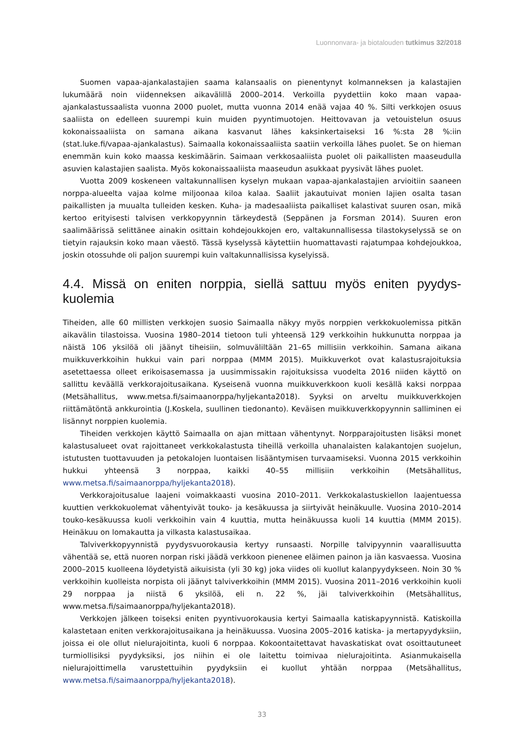Luonnonvara- ja biotalouden tutkimus 32/2018
Suomen vapaa-ajankalastajien saama kalansaalis on pienentynyt kolmanneksen ja kalastajien lukumäärä noin viidenneksen aikavälillä 2000–2014. Verkoilla pyydettiin koko maan vapaa-ajankalastussaalista vuonna 2000 puolet, mutta vuonna 2014 enää vajaa 40 %. Silti verkkojen osuus saaliista on edelleen suurempi kuin muiden pyyntimuotojen. Heittovavan ja vetouistelun osuus kokonaissaaliista on samana aikana kasvanut lähes kaksinkertaiseksi 16 %:sta 28 %:iin (stat.luke.fi/vapaa-ajankalastus). Saimaalla kokonaissaaliista saatiin verkoilla lähes puolet. Se on hieman enemmän kuin koko maassa keskimäärin. Saimaan verkkosaaliista puolet oli paikallisten maaseudulla asuvien kalastajien saalista. Myös kokonaissaaliista maaseudun asukkaat pyysivät lähes puolet.
Vuotta 2009 koskeneen valtakunnallisen kyselyn mukaan vapaa-ajankalastajien arvioitiin saaneen norppa-alueelta vajaa kolme miljoonaa kiloa kalaa. Saaliit jakautuivat monien lajien osalta tasan paikallisten ja muualta tulleiden kesken. Kuha- ja madesaaliista paikalliset kalastivat suuren osan, mikä kertoo erityisesti talvisen verkkopyynnin tärkeydestä (Seppänen ja Forsman 2014). Suuren eron saalimäärissä selittänee ainakin osittain kohdejoukkojen ero, valtakunnallisessa tilastokyselyssä se on tietyin rajauksin koko maan väestö. Tässä kyselyssä käytettiin huomattavasti rajatumpaa kohdejoukkoa, joskin otossuhde oli paljon suurempi kuin valtakunnallisissa kyselyissä.
4.4. Missä on eniten norppia, siellä sattuu myös eniten pyydys-kuolemia
Tiheiden, alle 60 millisten verkkojen suosio Saimaalla näkyy myös norppien verkkokuolemissa pitkän aikavälin tilastoissa. Vuosina 1980–2014 tietoon tuli yhteensä 129 verkkoihin hukkunutta norppaa ja näistä 106 yksilöä oli jäänyt tiheisiin, solmuväliltään 21–65 millisiin verkkoihin. Samana aikana muikkuverkkoihin hukkui vain pari norppaa (MMM 2015). Muikkuverkot ovat kalastusrajoituksia asetettaessa olleet erikoisasemassa ja uusimmissakin rajoituksissa vuodelta 2016 niiden käyttö on sallittu keväällä verkkorajoitusaikana. Kyseisenä vuonna muikkuverkkoon kuoli kesällä kaksi norppaa (Metsähallitus, www.metsa.fi/saimaanorppa/hyljekanta2018). Syyksi on arveltu muikkuverkkojen riittämätöntä ankkurointia (J.Koskela, suullinen tiedonanto). Keväisen muikkuverkkopyynnin salliminen ei lisännyt norppien kuolemia.
Tiheiden verkkojen käyttö Saimaalla on ajan mittaan vähentynyt. Norpparajoitusten lisäksi monet kalastusalueet ovat rajoittaneet verkkokalastusta tiheillä verkoilla uhanalaisten kalakantojen suojelun, istutusten tuottavuuden ja petokalojen luontaisen lisääntymisen turvaamiseksi. Vuonna 2015 verkkoihin hukkui yhteensä 3 norppaa, kaikki 40–55 millisiin verkkoihin (Metsähallitus, www.metsa.fi/saimaanorppa/hyljekanta2018).
Verkkorajoitusalue laajeni voimakkaasti vuosina 2010–2011. Verkkokalastuskiellon laajentuessa kuuttien verkkokuolemat vähentyivät touko- ja kesäkuussa ja siirtyivät heinäkuulle. Vuosina 2010–2014 touko-kesäkuussa kuoli verkkoihin vain 4 kuuttia, mutta heinäkuussa kuoli 14 kuuttia (MMM 2015). Heinäkuu on lomakautta ja vilkasta kalastusaikaa.
Talviverkkopyynnistä pyydysvuorokausia kertyy runsaasti. Norpille talvipyynnin vaarallisuutta vähentää se, että nuoren norpan riski jäädä verkkoon pienenee eläimen painon ja iän kasvaessa. Vuosina 2000–2015 kuolleena löydetyistä aikuisista (yli 30 kg) joka viides oli kuollut kalanpyydykseen. Noin 30 % verkkoihin kuolleista norpista oli jäänyt talviverkkoihin (MMM 2015). Vuosina 2011–2016 verkkoihin kuoli 29 norppaa ja niistä 6 yksilöä, eli n. 22 %, jäi talviverkkoihin (Metsähallitus, www.metsa.fi/saimaanorppa/hyljekanta2018).
Verkkojen jälkeen toiseksi eniten pyyntivuorokausia kertyi Saimaalla katiskapyynnistä. Katiskoilla kalastetaan eniten verkkorajoitusaikana ja heinäkuussa. Vuosina 2005–2016 katiska- ja mertapyydyksiin, joissa ei ole ollut nielurajoitinta, kuoli 6 norppaa. Kokoontaitettavat havaskatiskat ovat osoittautuneet turmiollisiksi pyydyksiksi, jos niihin ei ole laitettu toimivaa nielurajoitinta. Asianmukaisella nielurajoittimella varustettuihin pyydyksiin ei kuollut yhtään norppaa (Metsähallitus, www.metsa.fi/saimaanorppa/hyljekanta2018).
33